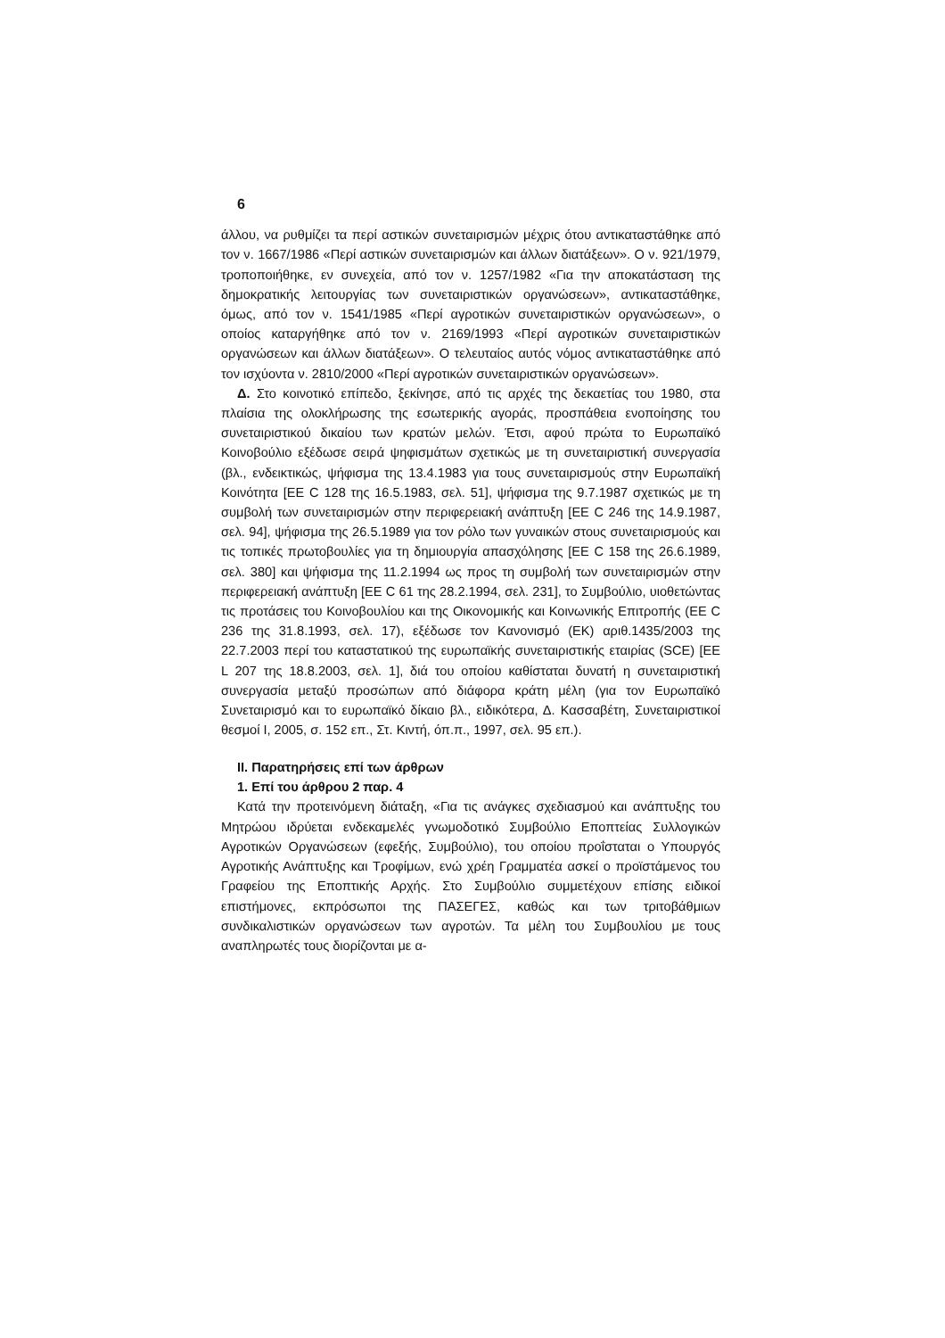6
άλλου, να ρυθμίζει τα περί αστικών συνεταιρισμών μέχρις ότου αντικαταστάθηκε από τον ν. 1667/1986 «Περί αστικών συνεταιρισμών και άλλων διατάξεων». Ο ν. 921/1979, τροποποιήθηκε, εν συνεχεία, από τον ν. 1257/1982 «Για την αποκατάσταση της δημοκρατικής λειτουργίας των συνεταιριστικών οργανώσεων», αντικαταστάθηκε, όμως, από τον ν. 1541/1985 «Περί αγροτικών συνεταιριστικών οργανώσεων», ο οποίος καταργήθηκε από τον ν. 2169/1993 «Περί αγροτικών συνεταιριστικών οργανώσεων και άλλων διατάξεων». Ο τελευταίος αυτός νόμος αντικαταστάθηκε από τον ισχύοντα ν. 2810/2000 «Περί αγροτικών συνεταιριστικών οργανώσεων».
Δ. Στο κοινοτικό επίπεδο, ξεκίνησε, από τις αρχές της δεκαετίας του 1980, στα πλαίσια της ολοκλήρωσης της εσωτερικής αγοράς, προσπάθεια ενοποίησης του συνεταιριστικού δικαίου των κρατών μελών. Έτσι, αφού πρώτα το Ευρωπαϊκό Κοινοβούλιο εξέδωσε σειρά ψηφισμάτων σχετικώς με τη συνεταιριστική συνεργασία (βλ., ενδεικτικώς, ψήφισμα της 13.4.1983 για τους συνεταιρισμούς στην Ευρωπαϊκή Κοινότητα [ΕΕ C 128 της 16.5.1983, σελ. 51], ψήφισμα της 9.7.1987 σχετικώς με τη συμβολή των συνεταιρισμών στην περιφερειακή ανάπτυξη [ΕΕ C 246 της 14.9.1987, σελ. 94], ψήφισμα της 26.5.1989 για τον ρόλο των γυναικών στους συνεταιρισμούς και τις τοπικές πρωτοβουλίες για τη δημιουργία απασχόλησης [ΕΕ C 158 της 26.6.1989, σελ. 380] και ψήφισμα της 11.2.1994 ως προς τη συμβολή των συνεταιρισμών στην περιφερειακή ανάπτυξη [ΕΕ C 61 της 28.2.1994, σελ. 231], το Συμβούλιο, υιοθετώντας τις προτάσεις του Κοινοβουλίου και της Οικονομικής και Κοινωνικής Επιτροπής (ΕΕ C 236 της 31.8.1993, σελ. 17), εξέδωσε τον Κανονισμό (ΕΚ) αριθ.1435/2003 της 22.7.2003 περί του καταστατικού της ευρωπαϊκής συνεταιριστικής εταιρίας (SCE) [ΕΕ L 207 της 18.8.2003, σελ. 1], διά του οποίου καθίσταται δυνατή η συνεταιριστική συνεργασία μεταξύ προσώπων από διάφορα κράτη μέλη (για τον Ευρωπαϊκό Συνεταιρισμό και το ευρωπαϊκό δίκαιο βλ., ειδικότερα, Δ. Κασσαβέτη, Συνεταιριστικοί θεσμοί Ι, 2005, σ. 152 επ., Στ. Κιντή, όπ.π., 1997, σελ. 95 επ.).
ΙΙ. Παρατηρήσεις επί των άρθρων
1. Επί του άρθρου 2 παρ. 4
Κατά την προτεινόμενη διάταξη, «Για τις ανάγκες σχεδιασμού και ανάπτυξης του Μητρώου ιδρύεται ενδεκαμελές γνωμοδοτικό Συμβούλιο Εποπτείας Συλλογικών Αγροτικών Οργανώσεων (εφεξής, Συμβούλιο), του οποίου προΐσταται ο Υπουργός Αγροτικής Ανάπτυξης και Τροφίμων, ενώ χρέη Γραμματέα ασκεί ο προϊστάμενος του Γραφείου της Εποπτικής Αρχής. Στο Συμβούλιο συμμετέχουν επίσης ειδικοί επιστήμονες, εκπρόσωποι της ΠΑΣΕΓΕΣ, καθώς και των τριτοβάθμιων συνδικαλιστικών οργανώσεων των αγροτών. Τα μέλη του Συμβουλίου με τους αναπληρωτές τους διορίζονται με α-